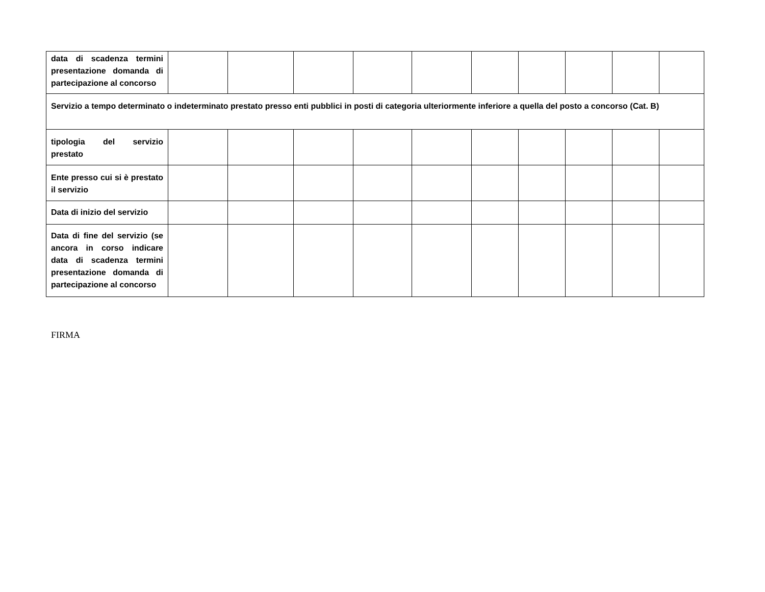| data di scadenza termini presentazione domanda di partecipazione al concorso | | | | | | | | | | |
| Servizio a tempo determinato o indeterminato prestato presso enti pubblici in posti di categoria ulteriormente inferiore a quella del posto a concorso (Cat. B) | | | | | | | | | | |
| tipologia del servizio prestato | | | | | | | | | | |
| Ente presso cui si è prestato il servizio | | | | | | | | | | |
| Data di inizio del servizio | | | | | | | | | | |
| Data di fine del servizio (se ancora in corso indicare data di scadenza termini presentazione domanda di partecipazione al concorso | | | | | | | | | | |
FIRMA